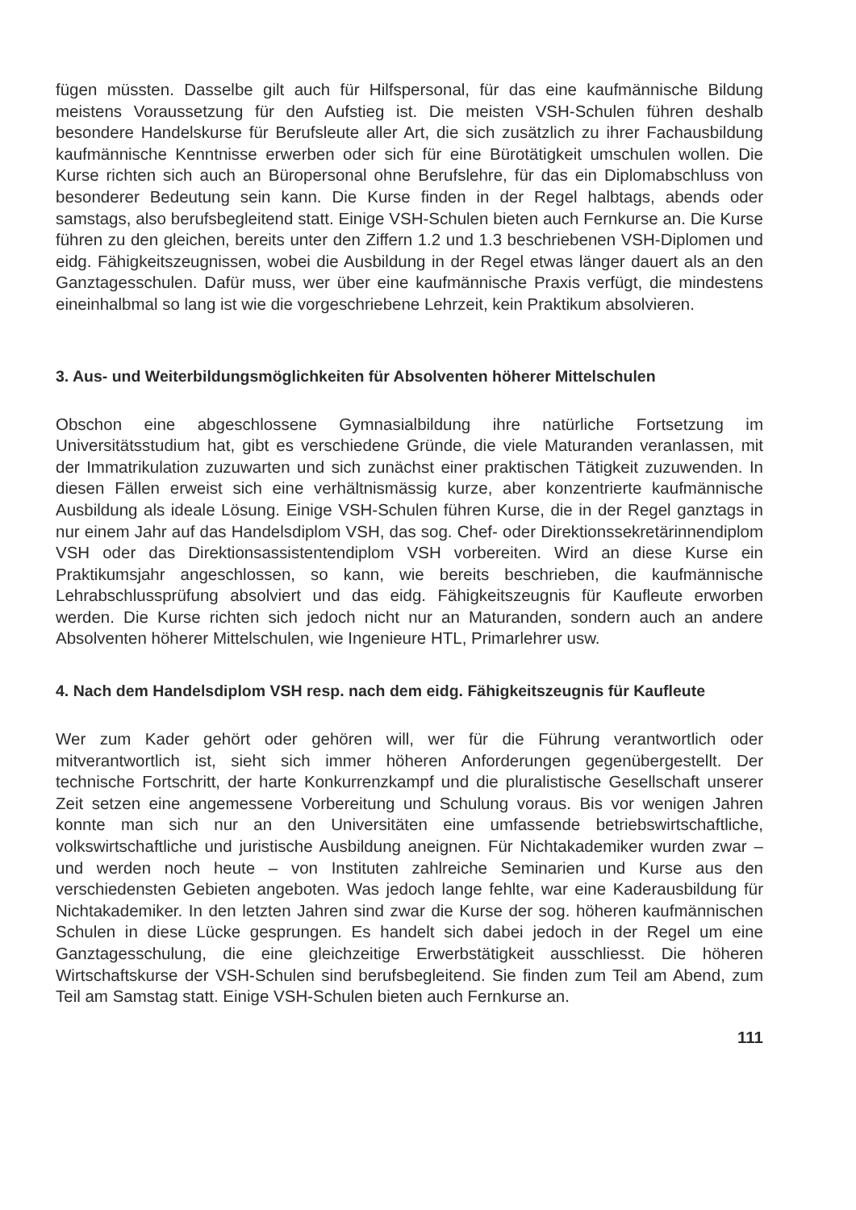fügen müssten. Dasselbe gilt auch für Hilfspersonal, für das eine kaufmännische Bildung meistens Voraussetzung für den Aufstieg ist. Die meisten VSH-Schulen führen deshalb besondere Handelskurse für Berufsleute aller Art, die sich zusätzlich zu ihrer Fachausbildung kaufmännische Kenntnisse erwerben oder sich für eine Bürotätigkeit umschulen wollen. Die Kurse richten sich auch an Büropersonal ohne Berufslehre, für das ein Diplomabschluss von besonderer Bedeutung sein kann. Die Kurse finden in der Regel halbtags, abends oder samstags, also berufsbegleitend statt. Einige VSH-Schulen bieten auch Fernkurse an. Die Kurse führen zu den gleichen, bereits unter den Ziffern 1.2 und 1.3 beschriebenen VSH-Diplomen und eidg. Fähigkeitszeugnissen, wobei die Ausbildung in der Regel etwas länger dauert als an den Ganztagesschulen. Dafür muss, wer über eine kaufmännische Praxis verfügt, die mindestens eineinhalbmal so lang ist wie die vorgeschriebene Lehrzeit, kein Praktikum absolvieren.
3. Aus- und Weiterbildungsmöglichkeiten für Absolventen höherer Mittelschulen
Obschon eine abgeschlossene Gymnasialbildung ihre natürliche Fortsetzung im Universitätsstudium hat, gibt es verschiedene Gründe, die viele Maturanden veranlassen, mit der Immatrikulation zuzuwarten und sich zunächst einer praktischen Tätigkeit zuzuwenden. In diesen Fällen erweist sich eine verhältnismässig kurze, aber konzentrierte kaufmännische Ausbildung als ideale Lösung. Einige VSH-Schulen führen Kurse, die in der Regel ganztags in nur einem Jahr auf das Handelsdiplom VSH, das sog. Chef- oder Direktionssekretärinnendiplom VSH oder das Direktionsassistentendiplom VSH vorbereiten. Wird an diese Kurse ein Praktikumsjahr angeschlossen, so kann, wie bereits beschrieben, die kaufmännische Lehrabschlussprüfung absolviert und das eidg. Fähigkeitszeugnis für Kaufleute erworben werden. Die Kurse richten sich jedoch nicht nur an Maturanden, sondern auch an andere Absolventen höherer Mittelschulen, wie Ingenieure HTL, Primarlehrer usw.
4. Nach dem Handelsdiplom VSH resp. nach dem eidg. Fähigkeitszeugnis für Kaufleute
Wer zum Kader gehört oder gehören will, wer für die Führung verantwortlich oder mitverantwortlich ist, sieht sich immer höheren Anforderungen gegenübergestellt. Der technische Fortschritt, der harte Konkurrenzkampf und die pluralistische Gesellschaft unserer Zeit setzen eine angemessene Vorbereitung und Schulung voraus. Bis vor wenigen Jahren konnte man sich nur an den Universitäten eine umfassende betriebswirtschaftliche, volkswirtschaftliche und juristische Ausbildung aneignen. Für Nichtakademiker wurden zwar – und werden noch heute – von Instituten zahlreiche Seminarien und Kurse aus den verschiedensten Gebieten angeboten. Was jedoch lange fehlte, war eine Kaderausbildung für Nichtakademiker. In den letzten Jahren sind zwar die Kurse der sog. höheren kaufmännischen Schulen in diese Lücke gesprungen. Es handelt sich dabei jedoch in der Regel um eine Ganztagesschulung, die eine gleichzeitige Erwerbstätigkeit ausschliesst. Die höheren Wirtschaftskurse der VSH-Schulen sind berufsbegleitend. Sie finden zum Teil am Abend, zum Teil am Samstag statt. Einige VSH-Schulen bieten auch Fernkurse an.
111